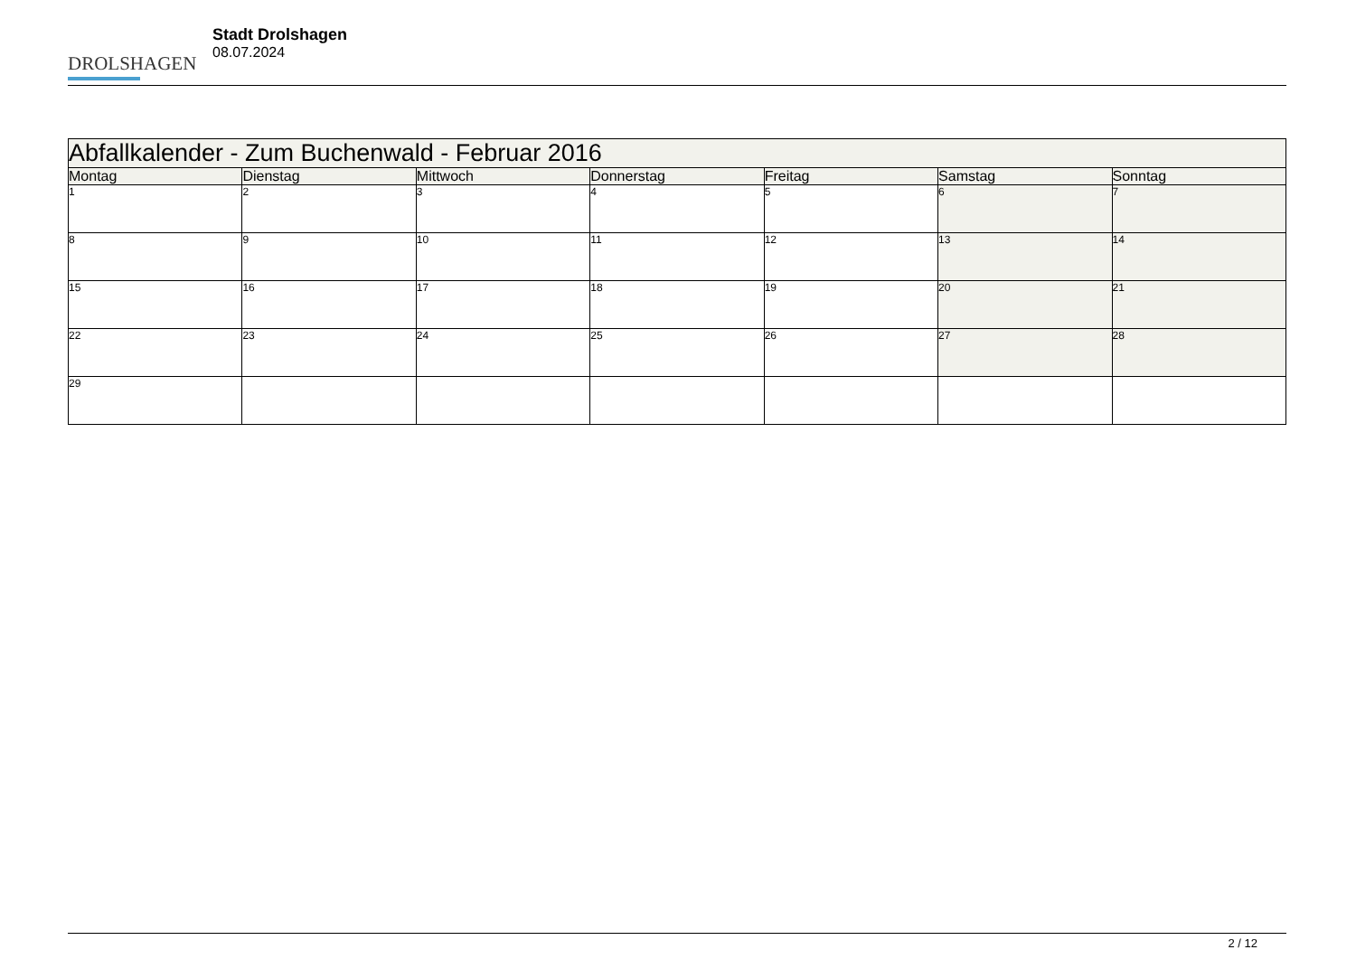DROLSHAGEN
Stadt Drolshagen
08.07.2024
| Abfallkalender - Zum Buchenwald - Februar 2016 | | | | | | |
| --- | --- | --- | --- | --- | --- | --- |
| Montag | Dienstag | Mittwoch | Donnerstag | Freitag | Samstag | Sonntag |
| 1 | 2 | 3 | 4 | 5 | 6 | 7 |
| 8 | 9 | 10 | 11 | 12 | 13 | 14 |
| 15 | 16 | 17 | 18 | 19 | 20 | 21 |
| 22 | 23 | 24 | 25 | 26 | 27 | 28 |
| 29 | | | | | | |
2 / 12